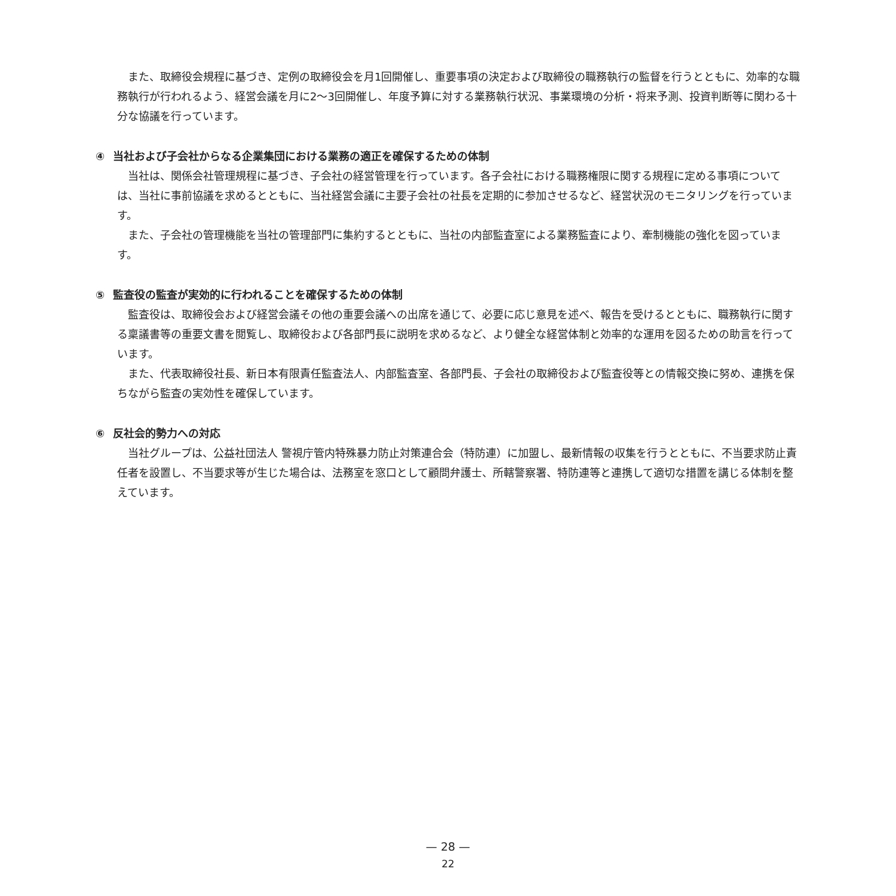また、取締役会規程に基づき、定例の取締役会を月1回開催し、重要事項の決定および取締役の職務執行の監督を行うとともに、効率的な職務執行が行われるよう、経営会議を月に2〜3回開催し、年度予算に対する業務執行状況、事業環境の分析・将来予測、投資判断等に関わる十分な協議を行っています。
④ 当社および子会社からなる企業集団における業務の適正を確保するための体制
当社は、関係会社管理規程に基づき、子会社の経営管理を行っています。各子会社における職務権限に関する規程に定める事項については、当社に事前協議を求めるとともに、当社経営会議に主要子会社の社長を定期的に参加させるなど、経営状況のモニタリングを行っています。
また、子会社の管理機能を当社の管理部門に集約するとともに、当社の内部監査室による業務監査により、牽制機能の強化を図っています。
⑤ 監査役の監査が実効的に行われることを確保するための体制
監査役は、取締役会および経営会議その他の重要会議への出席を通じて、必要に応じ意見を述べ、報告を受けるとともに、職務執行に関する稟議書等の重要文書を閲覧し、取締役および各部門長に説明を求めるなど、より健全な経営体制と効率的な運用を図るための助言を行っています。
また、代表取締役社長、新日本有限責任監査法人、内部監査室、各部門長、子会社の取締役および監査役等との情報交換に努め、連携を保ちながら監査の実効性を確保しています。
⑥ 反社会的勢力への対応
当社グループは、公益社団法人 警視庁管内特殊暴力防止対策連合会（特防連）に加盟し、最新情報の収集を行うとともに、不当要求防止責任者を設置し、不当要求等が生じた場合は、法務室を窓口として顧問弁護士、所轄警察署、特防連等と連携して適切な措置を講じる体制を整えています。
— 28 —
22